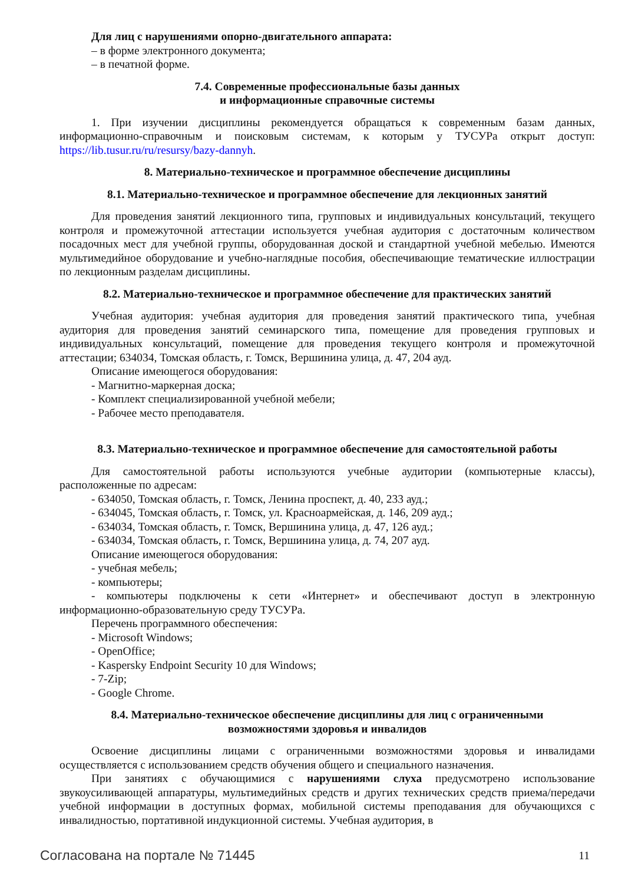Для лиц с нарушениями опорно-двигательного аппарата:
– в форме электронного документа;
– в печатной форме.
7.4. Современные профессиональные базы данных
и информационные справочные системы
1. При изучении дисциплины рекомендуется обращаться к современным базам данных, информационно-справочным и поисковым системам, к которым у ТУСУРа открыт доступ: https://lib.tusur.ru/ru/resursy/bazy-dannyh.
8. Материально-техническое и программное обеспечение дисциплины
8.1. Материально-техническое и программное обеспечение для лекционных занятий
Для проведения занятий лекционного типа, групповых и индивидуальных консультаций, текущего контроля и промежуточной аттестации используется учебная аудитория с достаточным количеством посадочных мест для учебной группы, оборудованная доской и стандартной учебной мебелью. Имеются мультимедийное оборудование и учебно-наглядные пособия, обеспечивающие тематические иллюстрации по лекционным разделам дисциплины.
8.2. Материально-техническое и программное обеспечение для практических занятий
Учебная аудитория: учебная аудитория для проведения занятий практического типа, учебная аудитория для проведения занятий семинарского типа, помещение для проведения групповых и индивидуальных консультаций, помещение для проведения текущего контроля и промежуточной аттестации; 634034, Томская область, г. Томск, Вершинина улица, д. 47, 204 ауд.
Описание имеющегося оборудования:
- Магнитно-маркерная доска;
- Комплект специализированной учебной мебели;
- Рабочее место преподавателя.
8.3. Материально-техническое и программное обеспечение для самостоятельной работы
Для самостоятельной работы используются учебные аудитории (компьютерные классы), расположенные по адресам:
- 634050, Томская область, г. Томск, Ленина проспект, д. 40, 233 ауд.;
- 634045, Томская область, г. Томск, ул. Красноармейская, д. 146, 209 ауд.;
- 634034, Томская область, г. Томск, Вершинина улица, д. 47, 126 ауд.;
- 634034, Томская область, г. Томск, Вершинина улица, д. 74, 207 ауд.
Описание имеющегося оборудования:
- учебная мебель;
- компьютеры;
- компьютеры подключены к сети «Интернет» и обеспечивают доступ в электронную информационно-образовательную среду ТУСУРа.
Перечень программного обеспечения:
- Microsoft Windows;
- OpenOffice;
- Kaspersky Endpoint Security 10 для Windows;
- 7-Zip;
- Google Chrome.
8.4. Материально-техническое обеспечение дисциплины для лиц с ограниченными
возможностями здоровья и инвалидов
Освоение дисциплины лицами с ограниченными возможностями здоровья и инвалидами осуществляется с использованием средств обучения общего и специального назначения.
При занятиях с обучающимися с нарушениями слуха предусмотрено использование звукоусиливающей аппаратуры, мультимедийных средств и других технических средств приема/передачи учебной информации в доступных формах, мобильной системы преподавания для обучающихся с инвалидностью, портативной индукционной системы. Учебная аудитория, в
Согласована на портале № 71445 11